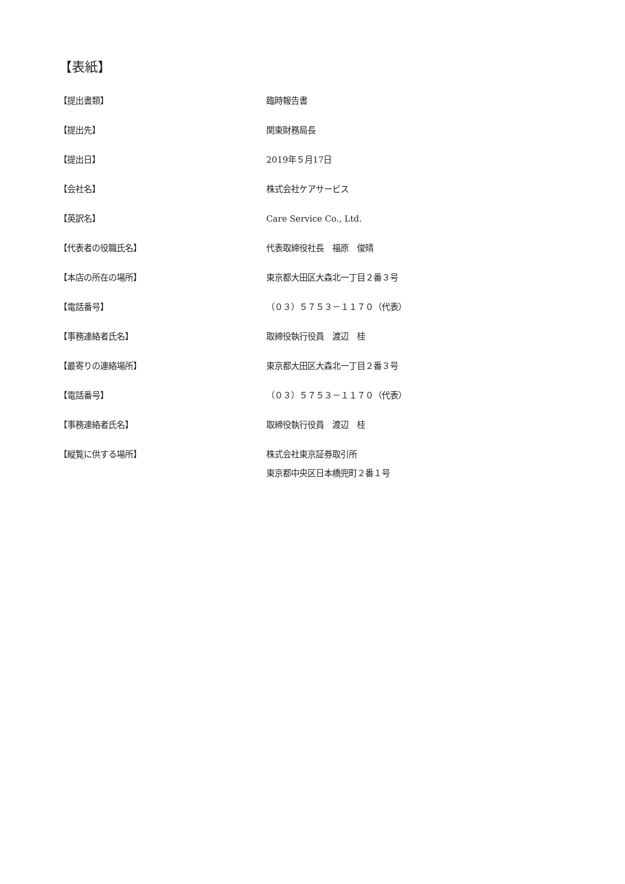【表紙】
【提出書類】 臨時報告書
【提出先】 関東財務局長
【提出日】 2019年５月17日
【会社名】 株式会社ケアサービス
【英訳名】 Care Service Co., Ltd.
【代表者の役職氏名】 代表取締役社長　福原　俊晴
【本店の所在の場所】 東京都大田区大森北一丁目２番３号
【電話番号】 （０３）５７５３－１１７０（代表）
【事務連絡者氏名】 取締役執行役員　渡辺　桂
【最寄りの連絡場所】 東京都大田区大森北一丁目２番３号
【電話番号】 （０３）５７５３－１１７０（代表）
【事務連絡者氏名】 取締役執行役員　渡辺　桂
【縦覧に供する場所】 株式会社東京証券取引所
東京都中央区日本橋兜町２番１号